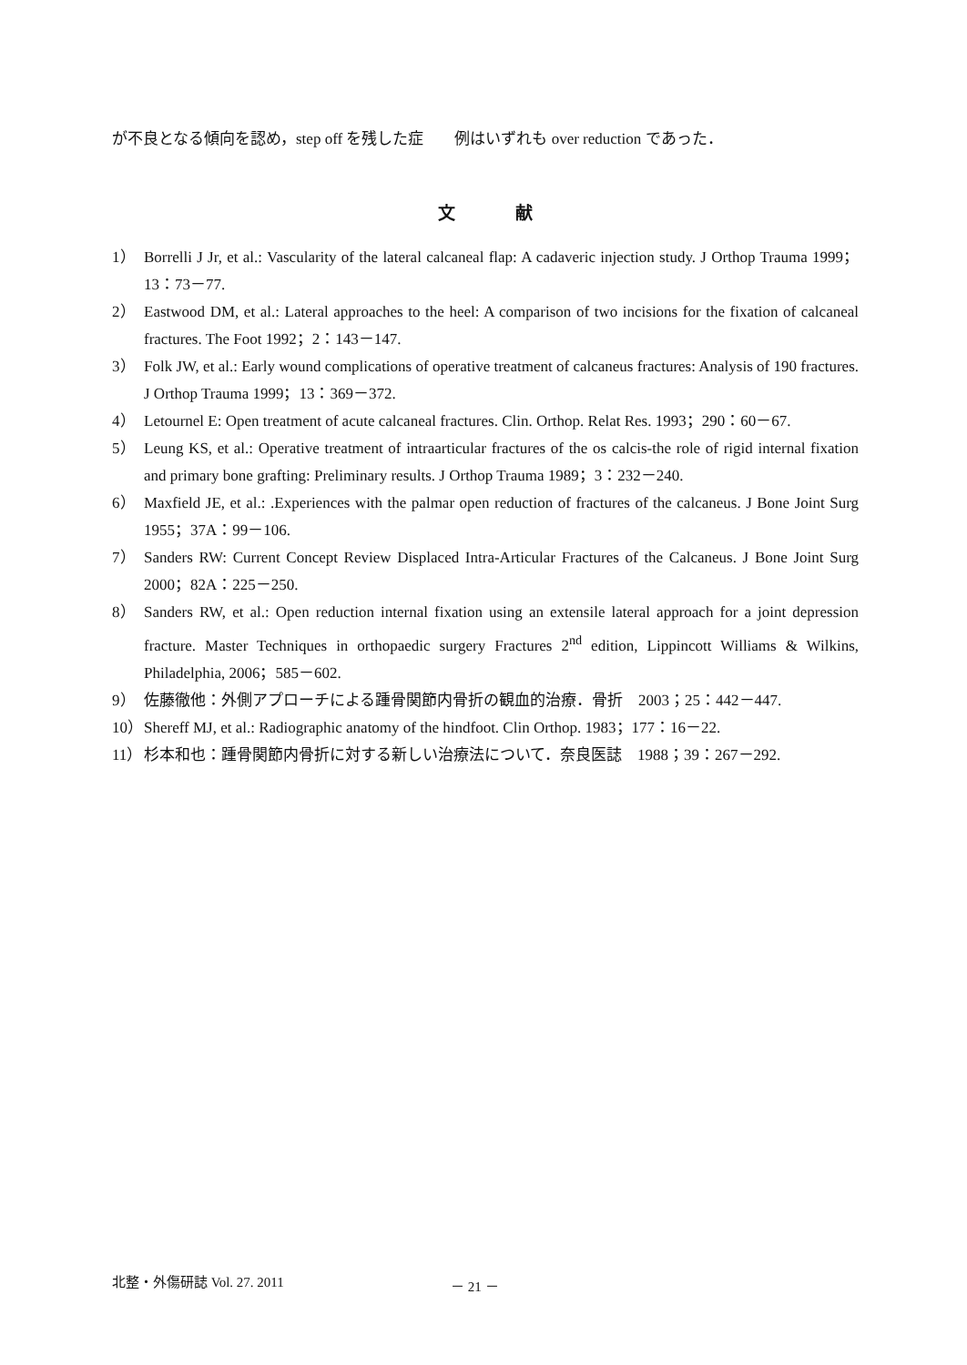が不良となる傾向を認め，step off を残した症　　例はいずれも over reduction であった．
文 献
1） Borrelli J Jr, et al.: Vascularity of the lateral calcaneal flap: A cadaveric injection study. J Orthop Trauma 1999；13：73－77.
2） Eastwood DM, et al.: Lateral approaches to the heel: A comparison of two incisions for the fixation of calcaneal fractures. The Foot 1992；2：143－147.
3） Folk JW, et al.: Early wound complications of operative treatment of calcaneus fractures: Analysis of 190 fractures. J Orthop Trauma 1999；13：369－372.
4） Letournel E: Open treatment of acute calcaneal fractures. Clin. Orthop. Relat Res. 1993；290：60－67.
5） Leung KS, et al.: Operative treatment of intraarticular fractures of the os calcis-the role of rigid internal fixation and primary bone grafting: Preliminary results. J Orthop Trauma 1989；3：232－240.
6） Maxfield JE, et al.: .Experiences with the palmar open reduction of fractures of the calcaneus. J Bone Joint Surg 1955；37A：99－106.
7） Sanders RW: Current Concept Review Displaced Intra-Articular Fractures of the Calcaneus. J Bone Joint Surg 2000；82A：225－250.
8） Sanders RW, et al.: Open reduction internal fixation using an extensile lateral approach for a joint depression fracture. Master Techniques in orthopaedic surgery Fractures 2<sup>nd</sup> edition, Lippincott Williams & Wilkins, Philadelphia, 2006；585－602.
9） 佐藤徹他：外側アプローチによる踵骨関節内骨折の観血的治療．骨折　2003；25：442－447.
10） Shereff MJ, et al.: Radiographic anatomy of the hindfoot. Clin Orthop. 1983；177：16－22.
11） 杉本和也：踵骨関節内骨折に対する新しい治療法について．奈良医誌　1988；39：267－292.
北整・外傷研誌 Vol. 27. 2011 － 21 －